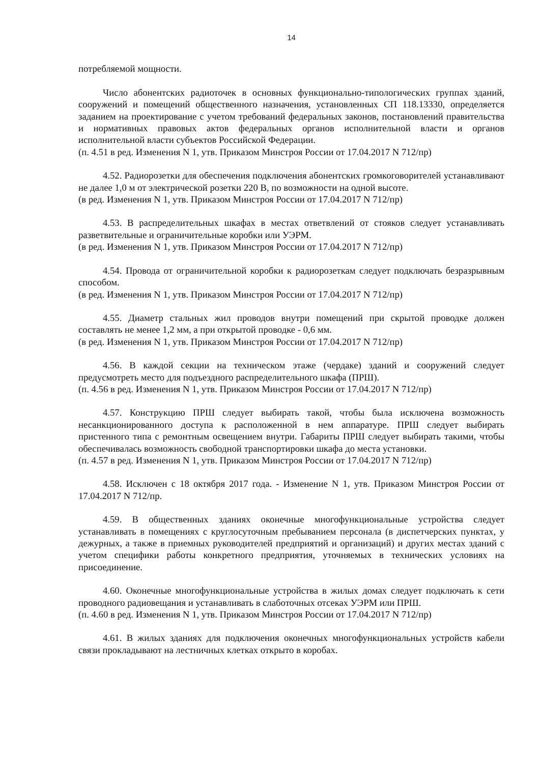14
потребляемой мощности.
Число абонентских радиоточек в основных функционально-типологических группах зданий, сооружений и помещений общественного назначения, установленных СП 118.13330, определяется заданием на проектирование с учетом требований федеральных законов, постановлений правительства и нормативных правовых актов федеральных органов исполнительной власти и органов исполнительной власти субъектов Российской Федерации.
(п. 4.51 в ред. Изменения N 1, утв. Приказом Минстроя России от 17.04.2017 N 712/пр)
4.52. Радиорозетки для обеспечения подключения абонентских громкоговорителей устанавливают не далее 1,0 м от электрической розетки 220 В, по возможности на одной высоте.
(в ред. Изменения N 1, утв. Приказом Минстроя России от 17.04.2017 N 712/пр)
4.53. В распределительных шкафах в местах ответвлений от стояков следует устанавливать разветвительные и ограничительные коробки или УЭРМ.
(в ред. Изменения N 1, утв. Приказом Минстроя России от 17.04.2017 N 712/пр)
4.54. Провода от ограничительной коробки к радиорозеткам следует подключать безразрывным способом.
(в ред. Изменения N 1, утв. Приказом Минстроя России от 17.04.2017 N 712/пр)
4.55. Диаметр стальных жил проводов внутри помещений при скрытой проводке должен составлять не менее 1,2 мм, а при открытой проводке - 0,6 мм.
(в ред. Изменения N 1, утв. Приказом Минстроя России от 17.04.2017 N 712/пр)
4.56. В каждой секции на техническом этаже (чердаке) зданий и сооружений следует предусмотреть место для подъездного распределительного шкафа (ПРШ).
(п. 4.56 в ред. Изменения N 1, утв. Приказом Минстроя России от 17.04.2017 N 712/пр)
4.57. Конструкцию ПРШ следует выбирать такой, чтобы была исключена возможность несанкционированного доступа к расположенной в нем аппаратуре. ПРШ следует выбирать пристенного типа с ремонтным освещением внутри. Габариты ПРШ следует выбирать такими, чтобы обеспечивалась возможность свободной транспортировки шкафа до места установки.
(п. 4.57 в ред. Изменения N 1, утв. Приказом Минстроя России от 17.04.2017 N 712/пр)
4.58. Исключен с 18 октября 2017 года. - Изменение N 1, утв. Приказом Минстроя России от 17.04.2017 N 712/пр.
4.59. В общественных зданиях оконечные многофункциональные устройства следует устанавливать в помещениях с круглосуточным пребыванием персонала (в диспетчерских пунктах, у дежурных, а также в приемных руководителей предприятий и организаций) и других местах зданий с учетом специфики работы конкретного предприятия, уточняемых в технических условиях на присоединение.
4.60. Оконечные многофункциональные устройства в жилых домах следует подключать к сети проводного радиовещания и устанавливать в слаботочных отсеках УЭРМ или ПРШ.
(п. 4.60 в ред. Изменения N 1, утв. Приказом Минстроя России от 17.04.2017 N 712/пр)
4.61. В жилых зданиях для подключения оконечных многофункциональных устройств кабели связи прокладывают на лестничных клетках открыто в коробах.